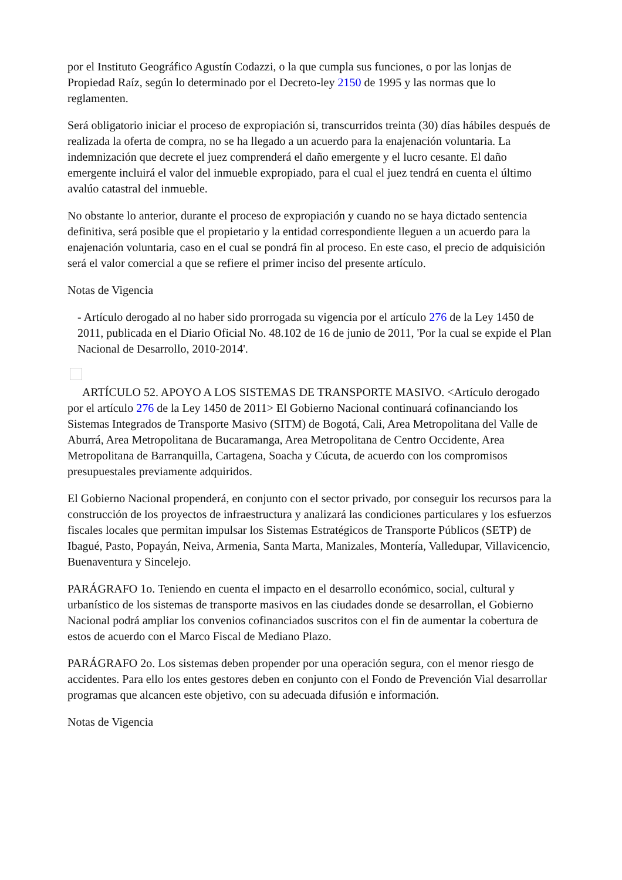por el Instituto Geográfico Agustín Codazzi, o la que cumpla sus funciones, o por las lonjas de Propiedad Raíz, según lo determinado por el Decreto-ley 2150 de 1995 y las normas que lo reglamenten.
Será obligatorio iniciar el proceso de expropiación si, transcurridos treinta (30) días hábiles después de realizada la oferta de compra, no se ha llegado a un acuerdo para la enajenación voluntaria. La indemnización que decrete el juez comprenderá el daño emergente y el lucro cesante. El daño emergente incluirá el valor del inmueble expropiado, para el cual el juez tendrá en cuenta el último avalúo catastral del inmueble.
No obstante lo anterior, durante el proceso de expropiación y cuando no se haya dictado sentencia definitiva, será posible que el propietario y la entidad correspondiente lleguen a un acuerdo para la enajenación voluntaria, caso en el cual se pondrá fin al proceso. En este caso, el precio de adquisición será el valor comercial a que se refiere el primer inciso del presente artículo.
Notas de Vigencia
- Artículo derogado al no haber sido prorrogada su vigencia por el artículo 276 de la Ley 1450 de 2011, publicada en el Diario Oficial No. 48.102 de 16 de junio de 2011, 'Por la cual se expide el Plan Nacional de Desarrollo, 2010-2014'.
ARTÍCULO 52. APOYO A LOS SISTEMAS DE TRANSPORTE MASIVO. <Artículo derogado por el artículo 276 de la Ley 1450 de 2011> El Gobierno Nacional continuará cofinanciando los Sistemas Integrados de Transporte Masivo (SITM) de Bogotá, Cali, Area Metropolitana del Valle de Aburrá, Area Metropolitana de Bucaramanga, Area Metropolitana de Centro Occidente, Area Metropolitana de Barranquilla, Cartagena, Soacha y Cúcuta, de acuerdo con los compromisos presupuestales previamente adquiridos.
El Gobierno Nacional propenderá, en conjunto con el sector privado, por conseguir los recursos para la construcción de los proyectos de infraestructura y analizará las condiciones particulares y los esfuerzos fiscales locales que permitan impulsar los Sistemas Estratégicos de Transporte Públicos (SETP) de Ibagué, Pasto, Popayán, Neiva, Armenia, Santa Marta, Manizales, Montería, Valledupar, Villavicencio, Buenaventura y Sincelejo.
PARÁGRAFO 1o. Teniendo en cuenta el impacto en el desarrollo económico, social, cultural y urbanístico de los sistemas de transporte masivos en las ciudades donde se desarrollan, el Gobierno Nacional podrá ampliar los convenios cofinanciados suscritos con el fin de aumentar la cobertura de estos de acuerdo con el Marco Fiscal de Mediano Plazo.
PARÁGRAFO 2o. Los sistemas deben propender por una operación segura, con el menor riesgo de accidentes. Para ello los entes gestores deben en conjunto con el Fondo de Prevención Vial desarrollar programas que alcancen este objetivo, con su adecuada difusión e información.
Notas de Vigencia